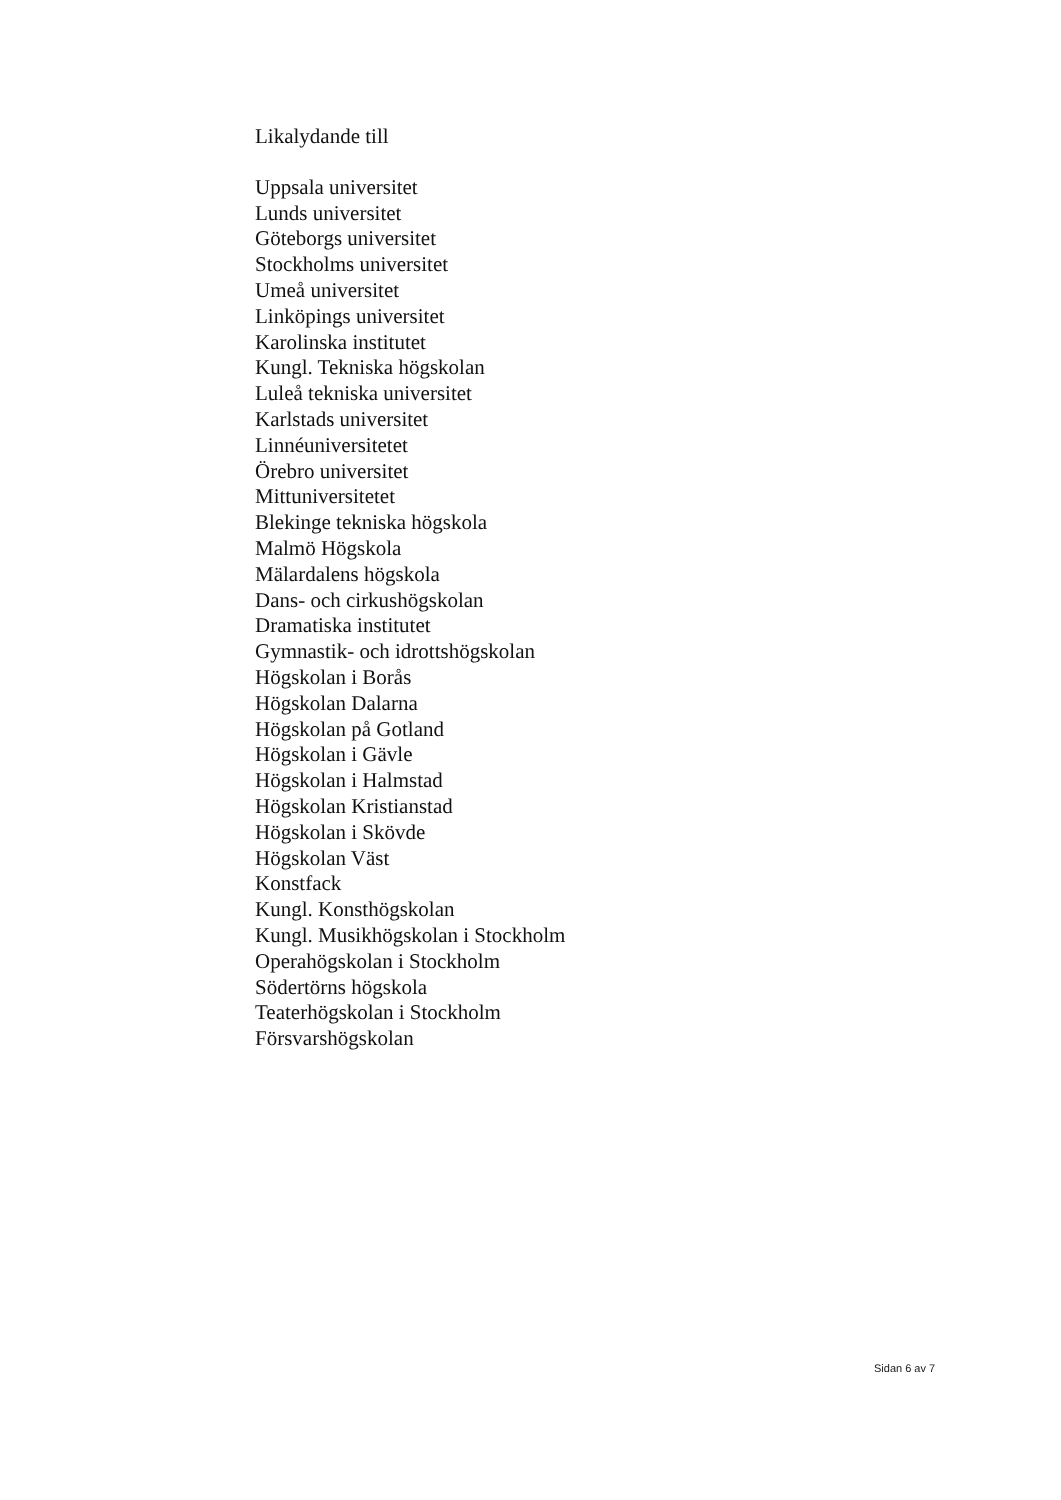Likalydande till
Uppsala universitet
Lunds universitet
Göteborgs universitet
Stockholms universitet
Umeå universitet
Linköpings universitet
Karolinska institutet
Kungl. Tekniska högskolan
Luleå tekniska universitet
Karlstads universitet
Linnéuniversitetet
Örebro universitet
Mittuniversitetet
Blekinge tekniska högskola
Malmö Högskola
Mälardalens högskola
Dans- och cirkushögskolan
Dramatiska institutet
Gymnastik- och idrottshögskolan
Högskolan i Borås
Högskolan Dalarna
Högskolan på Gotland
Högskolan i Gävle
Högskolan i Halmstad
Högskolan Kristianstad
Högskolan i Skövde
Högskolan Väst
Konstfack
Kungl. Konsthögskolan
Kungl. Musikhögskolan i Stockholm
Operahögskolan i Stockholm
Södertörns högskola
Teaterhögskolan i Stockholm
Försvarshögskolan
Sidan 6 av 7